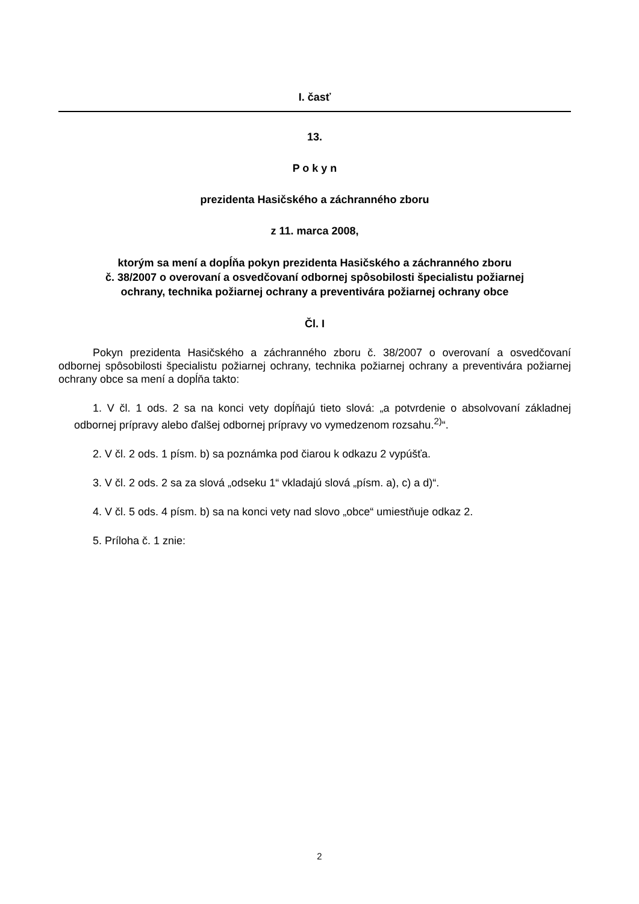I. časť
13.
P o k y n
prezidenta Hasičského a záchranného zboru
z 11. marca 2008,
ktorým sa mení a dopĺňa pokyn prezidenta Hasičského a záchranného zboru
č. 38/2007 o overovaní a osvedčovaní odbornej spôsobilosti špecialistu požiarnej
ochrany, technika požiarnej ochrany a preventivára požiarnej ochrany obce
Čl. I
Pokyn prezidenta Hasičského a záchranného zboru č. 38/2007 o overovaní a osvedčovaní odbornej spôsobilosti špecialistu požiarnej ochrany, technika požiarnej ochrany a preventivára požiarnej ochrany obce sa mení a dopĺňa takto:
1. V čl. 1 ods. 2 sa na konci vety dopĺňajú tieto slová: „a potvrdenie o absolvovaní základnej odbornej prípravy alebo ďalšej odbornej prípravy vo vymedzenom rozsahu.<sup>2)</sup>“.
2. V čl. 2 ods. 1 písm. b) sa poznámka pod čiarou k odkazu 2 vypúšťa.
3. V čl. 2 ods. 2 sa za slová „odseku 1“ vkladajú slová „písm. a), c) a d)“.
4. V čl. 5 ods. 4 písm. b) sa na konci vety nad slovo „obce“ umiestňuje odkaz 2.
5. Príloha č. 1 znie:
2